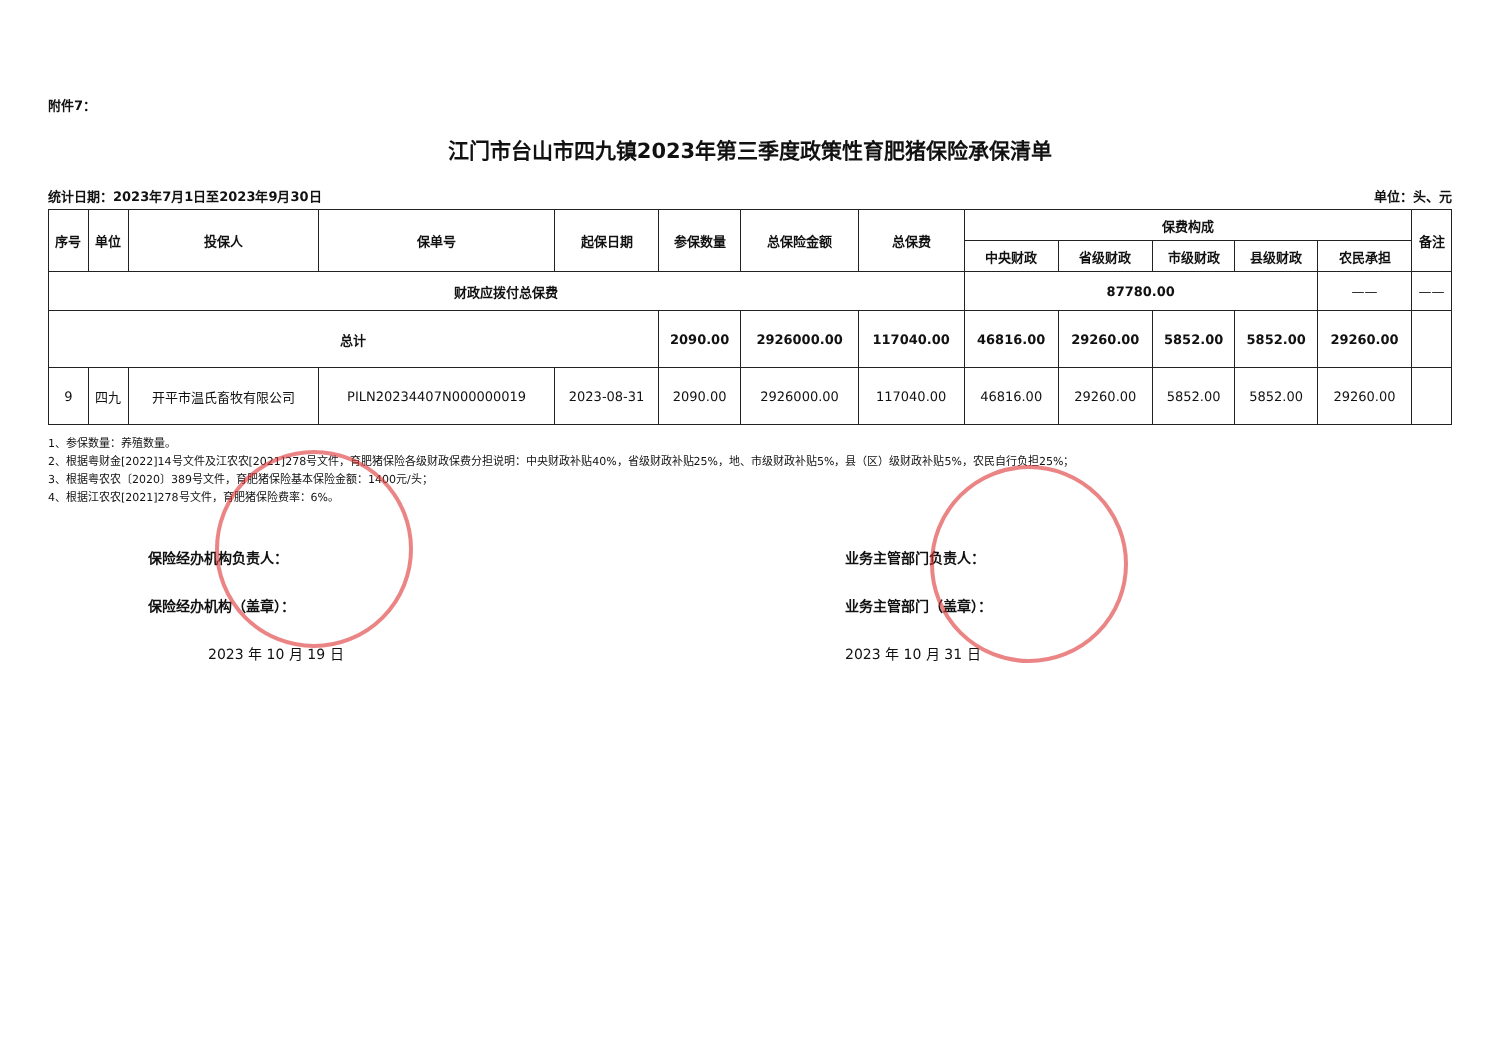附件7：
江门市台山市四九镇2023年第三季度政策性育肥猪保险承保清单
统计日期：2023年7月1日至2023年9月30日 单位：头、元
| 序号 | 单位 | 投保人 | 保单号 | 起保日期 | 参保数量 | 总保险金额 | 总保费 | 保费构成 | | | | | 备注 |
| --- | --- | --- | --- | --- | --- | --- | --- | --- | --- | --- | --- | --- | --- |
| | | | | | | | | 中央财政 | 省级财政 | 市级财政 | 县级财政 | 农民承担 | |
| 财政应拨付总保费 | | | | | | | | 87780.00 | | | | —— | —— |
| 总计 | | | | | 2090.00 | 2926000.00 | 117040.00 | 46816.00 | 29260.00 | 5852.00 | 5852.00 | 29260.00 | |
| 9 | 四九 | 开平市温氏畜牧有限公司 | PILN20234407N000000019 | 2023-08-31 | 2090.00 | 2926000.00 | 117040.00 | 46816.00 | 29260.00 | 5852.00 | 5852.00 | 29260.00 | |
1、参保数量：养殖数量。
2、根据粤财金[2022]14号文件及江农农[2021]278号文件，育肥猪保险各级财政保费分担说明：中央财政补贴40%，省级财政补贴25%，地、市级财政补贴5%，县（区）级财政补贴5%，农民自行负担25%；
3、根据粤农农〔2020〕389号文件，育肥猪保险基本保险金额：1400元/头；
4、根据江农农[2021]278号文件，育肥猪保险费率：6%。
保险经办机构负责人：
保险经办机构（盖章）：
2023 年 10 月 19 日
业务主管部门负责人：
业务主管部门（盖章）：
2023 年 10 月 31 日